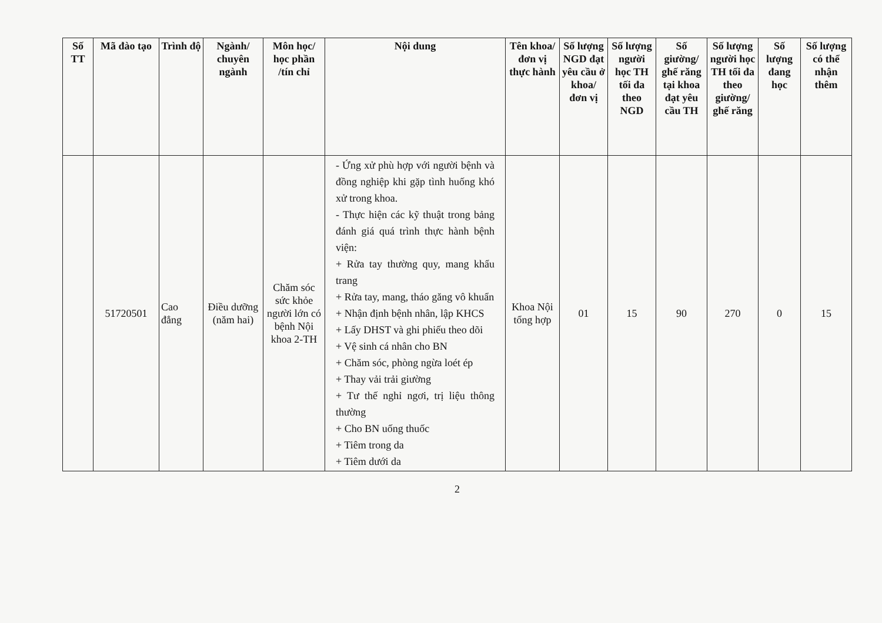| Số TT | Mã đào tạo | Trình độ | Ngành/ chuyên ngành | Môn học/ học phần /tín chỉ | Nội dung | Tên khoa/ đơn vị thực hành | Số lượng NGD đạt yêu cầu ở khoa/ đơn vị | Số lượng người học TH tối đa theo NGD | Số giường/ ghế răng tại khoa đạt yêu cầu TH | Số lượng người học TH tối đa theo giường/ ghế răng | Số lượng đang học | Số lượng có thể nhận thêm |
| --- | --- | --- | --- | --- | --- | --- | --- | --- | --- | --- | --- | --- |
| | 51720501 | Cao đẳng | Điều dưỡng (năm hai) | Chăm sóc sức khỏe người lớn có bệnh Nội khoa 2-TH | - Ứng xử phù hợp với người bệnh và đồng nghiệp khi gặp tình huống khó xử trong khoa. - Thực hiện các kỹ thuật trong bảng đánh giá quá trình thực hành bệnh viện: + Rửa tay thường quy, mang khẩu trang + Rửa tay, mang, tháo găng vô khuẩn + Nhận định bệnh nhân, lập KHCS + Lấy DHST và ghi phiếu theo dõi + Vệ sinh cá nhân cho BN + Chăm sóc, phòng ngừa loét ép + Thay vải trải giường + Tư thế nghỉ ngơi, trị liệu thông thường + Cho BN uống thuốc + Tiêm trong da + Tiêm dưới da | Khoa Nội tổng hợp | 01 | 15 | 90 | 270 | 0 | 15 |
2